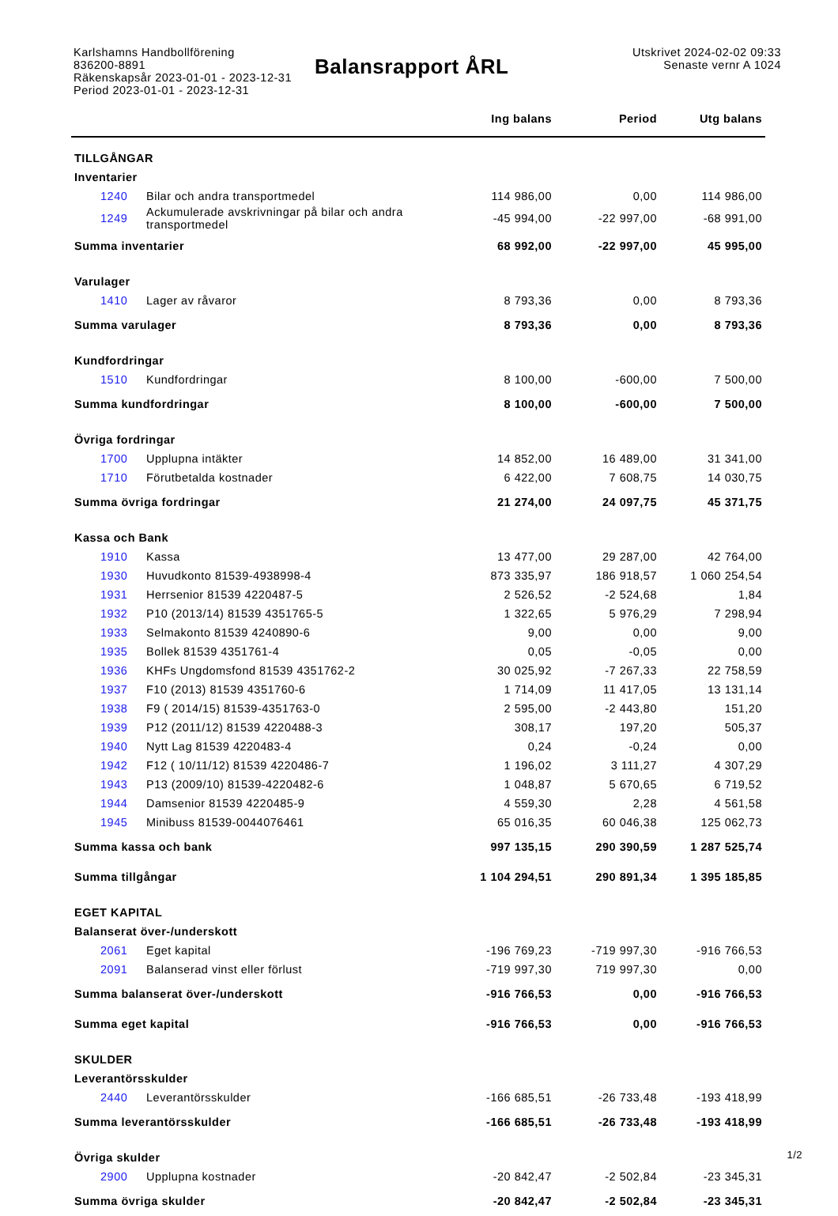Karlshamns Handbollförening
836200-8891
Räkenskapsår 2023-01-01 - 2023-12-31
Period 2023-01-01 - 2023-12-31
Balansrapport ÅRL
Utskrivet 2024-02-02 09:33
Senaste vernr A 1024
| | | Ing balans | Period | Utg balans |
| --- | --- | --- | --- | --- |
| TILLGÅNGAR | | | | |
| Inventarier | | | | |
| 1240 | Bilar och andra transportmedel | 114 986,00 | 0,00 | 114 986,00 |
| 1249 | Ackumulerade avskrivningar på bilar och andra transportmedel | -45 994,00 | -22 997,00 | -68 991,00 |
| Summa inventarier | | 68 992,00 | -22 997,00 | 45 995,00 |
| Varulager | | | | |
| 1410 | Lager av råvaror | 8 793,36 | 0,00 | 8 793,36 |
| Summa varulager | | 8 793,36 | 0,00 | 8 793,36 |
| Kundfordringar | | | | |
| 1510 | Kundfordringar | 8 100,00 | -600,00 | 7 500,00 |
| Summa kundfordringar | | 8 100,00 | -600,00 | 7 500,00 |
| Övriga fordringar | | | | |
| 1700 | Upplupna intäkter | 14 852,00 | 16 489,00 | 31 341,00 |
| 1710 | Förutbetalda kostnader | 6 422,00 | 7 608,75 | 14 030,75 |
| Summa övriga fordringar | | 21 274,00 | 24 097,75 | 45 371,75 |
| Kassa och Bank | | | | |
| 1910 | Kassa | 13 477,00 | 29 287,00 | 42 764,00 |
| 1930 | Huvudkonto 81539-4938998-4 | 873 335,97 | 186 918,57 | 1 060 254,54 |
| 1931 | Herrsenior 81539 4220487-5 | 2 526,52 | -2 524,68 | 1,84 |
| 1932 | P10 (2013/14) 81539 4351765-5 | 1 322,65 | 5 976,29 | 7 298,94 |
| 1933 | Selmakonto 81539 4240890-6 | 9,00 | 0,00 | 9,00 |
| 1935 | Bollek 81539 4351761-4 | 0,05 | -0,05 | 0,00 |
| 1936 | KHFs Ungdomsfond 81539 4351762-2 | 30 025,92 | -7 267,33 | 22 758,59 |
| 1937 | F10 (2013) 81539 4351760-6 | 1 714,09 | 11 417,05 | 13 131,14 |
| 1938 | F9 ( 2014/15) 81539-4351763-0 | 2 595,00 | -2 443,80 | 151,20 |
| 1939 | P12 (2011/12) 81539 4220488-3 | 308,17 | 197,20 | 505,37 |
| 1940 | Nytt Lag 81539 4220483-4 | 0,24 | -0,24 | 0,00 |
| 1942 | F12 ( 10/11/12) 81539 4220486-7 | 1 196,02 | 3 111,27 | 4 307,29 |
| 1943 | P13 (2009/10) 81539-4220482-6 | 1 048,87 | 5 670,65 | 6 719,52 |
| 1944 | Damsenior 81539 4220485-9 | 4 559,30 | 2,28 | 4 561,58 |
| 1945 | Minibuss 81539-0044076461 | 65 016,35 | 60 046,38 | 125 062,73 |
| Summa kassa och bank | | 997 135,15 | 290 390,59 | 1 287 525,74 |
| Summa tillgångar | | 1 104 294,51 | 290 891,34 | 1 395 185,85 |
| EGET KAPITAL | | | | |
| Balanserat över-/underskott | | | | |
| 2061 | Eget kapital | -196 769,23 | -719 997,30 | -916 766,53 |
| 2091 | Balanserad vinst eller förlust | -719 997,30 | 719 997,30 | 0,00 |
| Summa balanserat över-/underskott | | -916 766,53 | 0,00 | -916 766,53 |
| Summa eget kapital | | -916 766,53 | 0,00 | -916 766,53 |
| SKULDER | | | | |
| Leverantörsskulder | | | | |
| 2440 | Leverantörsskulder | -166 685,51 | -26 733,48 | -193 418,99 |
| Summa leverantörsskulder | | -166 685,51 | -26 733,48 | -193 418,99 |
| Övriga skulder | | | | |
| 2900 | Upplupna kostnader | -20 842,47 | -2 502,84 | -23 345,31 |
| Summa övriga skulder | | -20 842,47 | -2 502,84 | -23 345,31 |
1/2